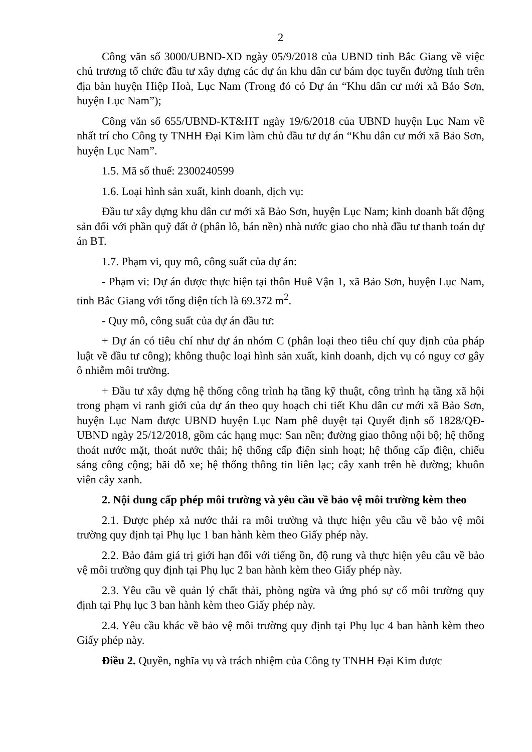2
Công văn số 3000/UBND-XD ngày 05/9/2018 của UBND tỉnh Bắc Giang về việc chủ trương tổ chức đầu tư xây dựng các dự án khu dân cư bám dọc tuyến đường tỉnh trên địa bàn huyện Hiệp Hoà, Lục Nam (Trong đó có Dự án “Khu dân cư mới xã Bảo Sơn, huyện Lục Nam”);
Công văn số 655/UBND-KT&HT ngày 19/6/2018 của UBND huyện Lục Nam về nhất trí cho Công ty TNHH Đại Kim làm chủ đầu tư dự án “Khu dân cư mới xã Bảo Sơn, huyện Lục Nam”.
1.5. Mã số thuế: 2300240599
1.6. Loại hình sản xuất, kinh doanh, dịch vụ:
Đầu tư xây dựng khu dân cư mới xã Bảo Sơn, huyện Lục Nam; kinh doanh bất động sản đối với phần quỹ đất ở (phân lô, bán nền) nhà nước giao cho nhà đầu tư thanh toán dự án BT.
1.7. Phạm vi, quy mô, công suất của dự án:
- Phạm vi: Dự án được thực hiện tại thôn Huê Vận 1, xã Bảo Sơn, huyện Lục Nam, tỉnh Bắc Giang với tổng diện tích là 69.372 m<sup>2</sup>.
- Quy mô, công suất của dự án đầu tư:
+ Dự án có tiêu chí như dự án nhóm C (phân loại theo tiêu chí quy định của pháp luật về đầu tư công); không thuộc loại hình sản xuất, kinh doanh, dịch vụ có nguy cơ gây ô nhiễm môi trường.
+ Đầu tư xây dựng hệ thống công trình hạ tầng kỹ thuật, công trình hạ tầng xã hội trong phạm vi ranh giới của dự án theo quy hoạch chi tiết Khu dân cư mới xã Bảo Sơn, huyện Lục Nam được UBND huyện Lục Nam phê duyệt tại Quyết định số 1828/QĐ-UBND ngày 25/12/2018, gồm các hạng mục: San nền; đường giao thông nội bộ; hệ thống thoát nước mặt, thoát nước thải; hệ thống cấp điện sinh hoạt; hệ thống cấp điện, chiếu sáng công cộng; bãi đỗ xe; hệ thống thông tin liên lạc; cây xanh trên hè đường; khuôn viên cây xanh.
2. Nội dung cấp phép môi trường và yêu cầu về bảo vệ môi trường kèm theo
2.1. Được phép xả nước thải ra môi trường và thực hiện yêu cầu về bảo vệ môi trường quy định tại Phụ lục 1 ban hành kèm theo Giấy phép này.
2.2. Bảo đảm giá trị giới hạn đối với tiếng ồn, độ rung và thực hiện yêu cầu về bảo vệ môi trường quy định tại Phụ lục 2 ban hành kèm theo Giấy phép này.
2.3. Yêu cầu về quản lý chất thải, phòng ngừa và ứng phó sự cố môi trường quy định tại Phụ lục 3 ban hành kèm theo Giấy phép này.
2.4. Yêu cầu khác về bảo vệ môi trường quy định tại Phụ lục 4 ban hành kèm theo Giấy phép này.
Điều 2. Quyền, nghĩa vụ và trách nhiệm của Công ty TNHH Đại Kim được